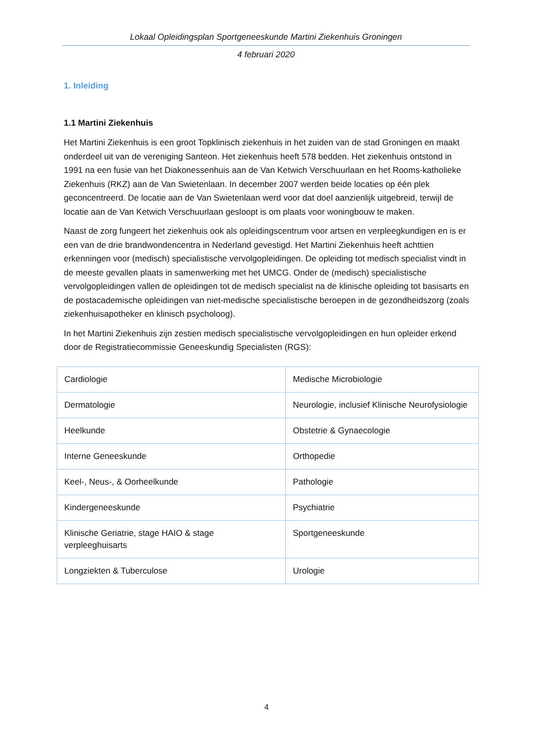Lokaal Opleidingsplan Sportgeneeskunde Martini Ziekenhuis Groningen
4 februari 2020
1. Inleiding
1.1 Martini Ziekenhuis
Het Martini Ziekenhuis is een groot Topklinisch ziekenhuis in het zuiden van de stad Groningen en maakt onderdeel uit van de vereniging Santeon. Het ziekenhuis heeft 578 bedden. Het ziekenhuis ontstond in 1991 na een fusie van het Diakonessenhuis aan de Van Ketwich Verschuurlaan en het Rooms-katholieke Ziekenhuis (RKZ) aan de Van Swietenlaan. In december 2007 werden beide locaties op één plek geconcentreerd. De locatie aan de Van Swietenlaan werd voor dat doel aanzienlijk uitgebreid, terwijl de locatie aan de Van Ketwich Verschuurlaan gesloopt is om plaats voor woningbouw te maken.
Naast de zorg fungeert het ziekenhuis ook als opleidingscentrum voor artsen en verpleegkundigen en is er een van de drie brandwondencentra in Nederland gevestigd. Het Martini Ziekenhuis heeft achttien erkenningen voor (medisch) specialistische vervolgopleidingen. De opleiding tot medisch specialist vindt in de meeste gevallen plaats in samenwerking met het UMCG. Onder de (medisch) specialistische vervolgopleidingen vallen de opleidingen tot de medisch specialist na de klinische opleiding tot basisarts en de postacademische opleidingen van niet-medische specialistische beroepen in de gezondheidszorg (zoals ziekenhuisapotheker en klinisch psycholoog).
In het Martini Ziekenhuis zijn zestien medisch specialistische vervolgopleidingen en hun opleider erkend door de Registratiecommissie Geneeskundig Specialisten (RGS):
| Cardiologie | Medische Microbiologie |
| Dermatologie | Neurologie, inclusief Klinische Neurofysiologie |
| Heelkunde | Obstetrie & Gynaecologie |
| Interne Geneeskunde | Orthopedie |
| Keel-, Neus-, & Oorheelkunde | Pathologie |
| Kindergeneeskunde | Psychiatrie |
| Klinische Geriatrie, stage HAIO & stage verpleeghuisarts | Sportgeneeskunde |
| Longziekten & Tuberculose | Urologie |
4